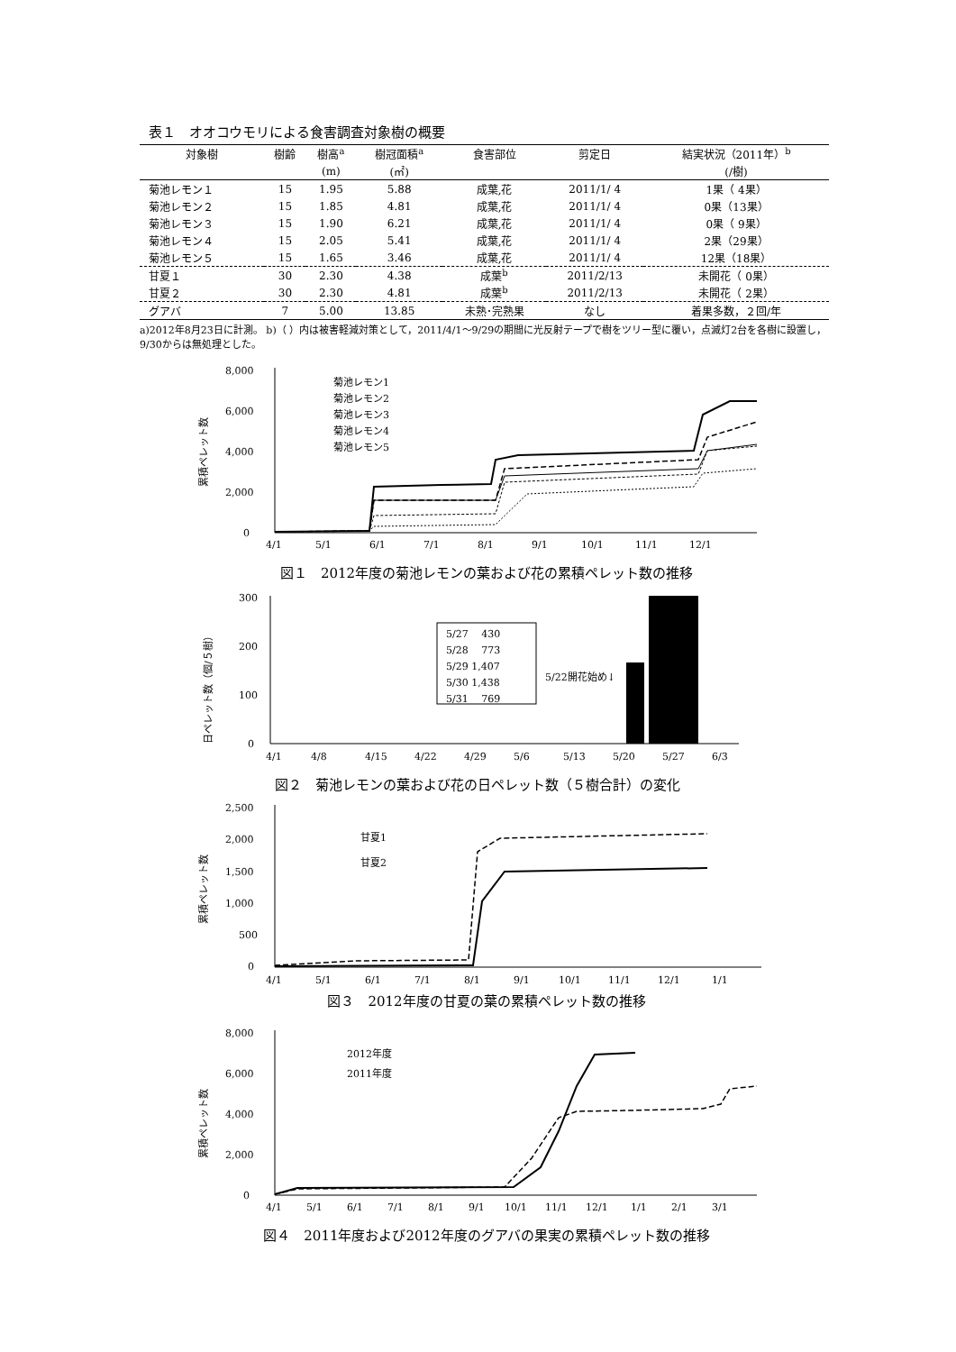表１　オオコウモリによる食害調査対象樹の概要
| 対象樹 | 樹齢 | 樹高<sup>a</sup> | 樹冠面積<sup>a</sup> | 食害部位 | 剪定日 | 結実状況（2011年）<sup>b</sup> |
| --- | --- | --- | --- | --- | --- | --- |
| | | (m) | (㎡) | | | (/樹) |
| 菊池レモン１ | 15 | 1.95 | 5.88 | 成葉,花 | 2011/1/ 4 | 1果（ 4果） |
| 菊池レモン２ | 15 | 1.85 | 4.81 | 成葉,花 | 2011/1/ 4 | 0果（13果） |
| 菊池レモン３ | 15 | 1.90 | 6.21 | 成葉,花 | 2011/1/ 4 | 0果（ 9果） |
| 菊池レモン４ | 15 | 2.05 | 5.41 | 成葉,花 | 2011/1/ 4 | 2果（29果） |
| 菊池レモン５ | 15 | 1.65 | 3.46 | 成葉,花 | 2011/1/ 4 | 12果（18果） |
| 甘夏１ | 30 | 2.30 | 4.38 | 成葉<sup>b</sup> | 2011/2/13 | 未開花（ 0果） |
| 甘夏２ | 30 | 2.30 | 4.81 | 成葉<sup>b</sup> | 2011/2/13 | 未開花（ 2果） |
| グアバ | 7 | 5.00 | 13.85 | 未熟･完熟果 | なし | 着果多数，２回/年 |
a)2012年8月23日に計測。 b)（ ）内は被害軽減対策として，2011/4/1〜9/29の期間に光反射テープで樹をツリー型に覆い，点滅灯2台を各樹に設置し，9/30からは無処理とした。
累積ペレット数
8,000
6,000
4,000
2,000
0
菊池レモン1
菊池レモン2
菊池レモン3
菊池レモン4
菊池レモン5
4/1
5/1
6/1
7/1
8/1
9/1
10/1
11/1
12/1
図１　2012年度の菊池レモンの葉および花の累積ペレット数の推移
日ペレット数（個/５樹）
300
200
100
0
5/27　 430
5/28　 773
5/29 1,407
5/30 1,438
5/31　 769
5/22開花始め↓
4/1
4/8
4/15
4/22
4/29
5/6
5/13
5/20
5/27
6/3
図２　菊池レモンの葉および花の日ペレット数（５樹合計）の変化
累積ペレット数
2,500
2,000
1,500
1,000
500
0
甘夏1
甘夏2
4/1
5/1
6/1
7/1
8/1
9/1
10/1
11/1
12/1
1/1
図３　2012年度の甘夏の葉の累積ペレット数の推移
累積ペレット数
8,000
6,000
4,000
2,000
0
2012年度
2011年度
4/1
5/1
6/1
7/1
8/1
9/1
10/1
11/1
12/1
1/1
2/1
3/1
図４　2011年度および2012年度のグアバの果実の累積ペレット数の推移